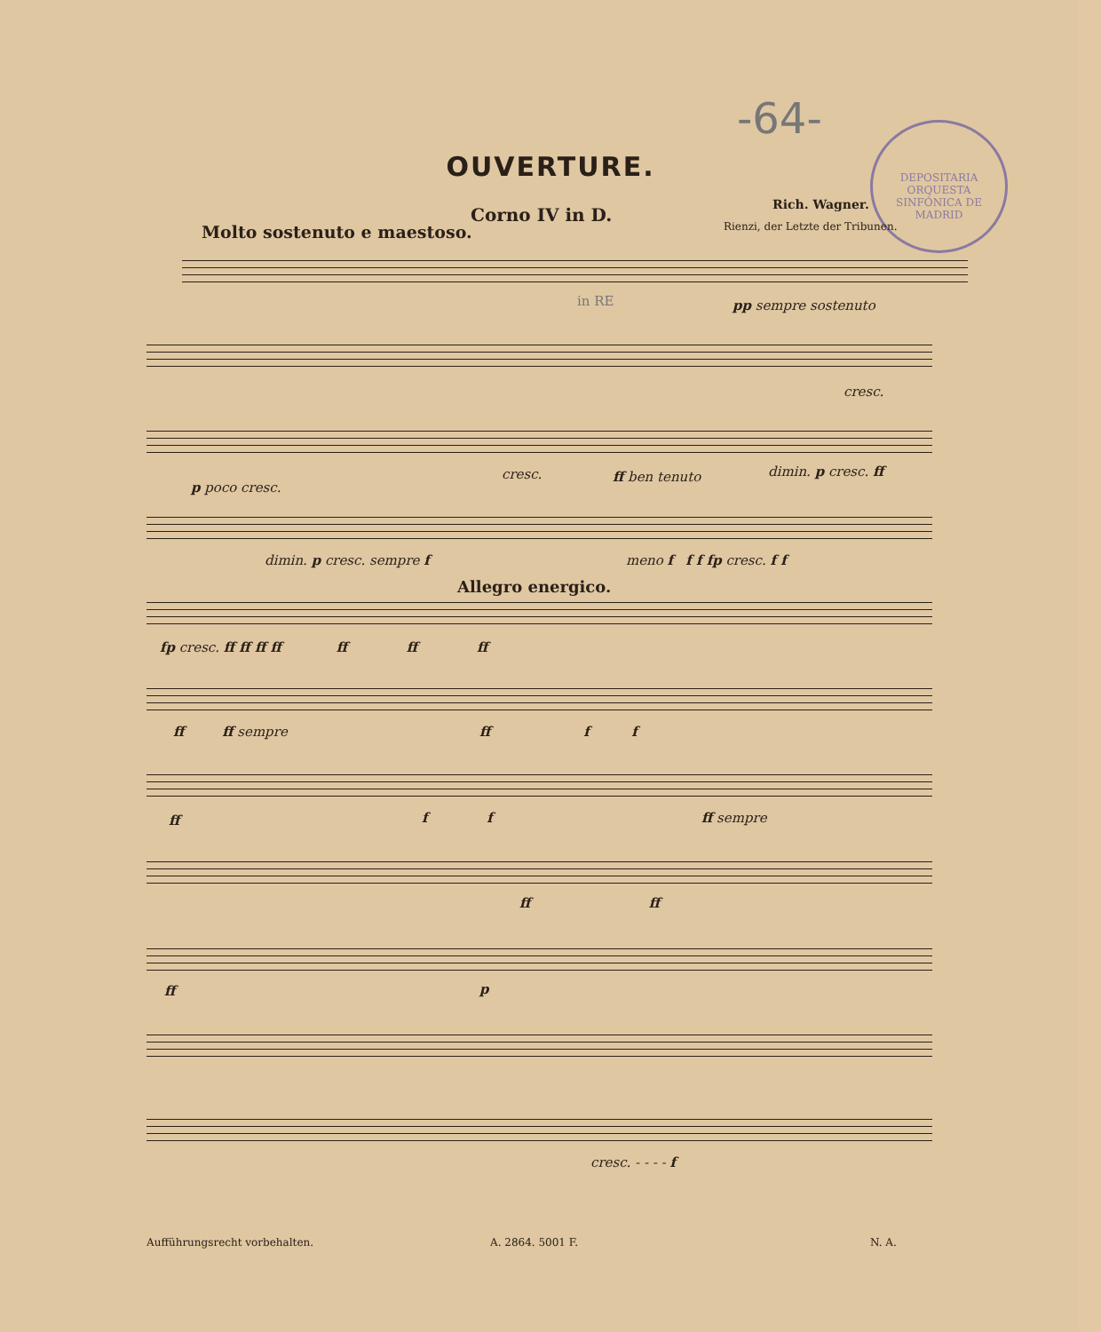-64-
DEPOSITARIA
ORQUESTA SINFÓNICA DE MADRID
OUVERTURE.
Rich. Wagner.
Corno IV in D.
Rienzi, der Letzte der Tribunen.
Molto sostenuto e maestoso.
pp sempre sostenuto
in RE
cresc.
p poco cresc.
cresc. ff ben tenuto dimin. p cresc. ff
dimin. p cresc. sempre f meno f f f fp cresc. f f
Allegro energico.
fp cresc. ff ff ff ff ff ff ff
ff ff sempre
ff f f
ff f f ff sempre
ff ff
ff p
cresc. - - - - f
Aufführungsrecht vorbehalten. A. 2864. 5001 F. N. A.